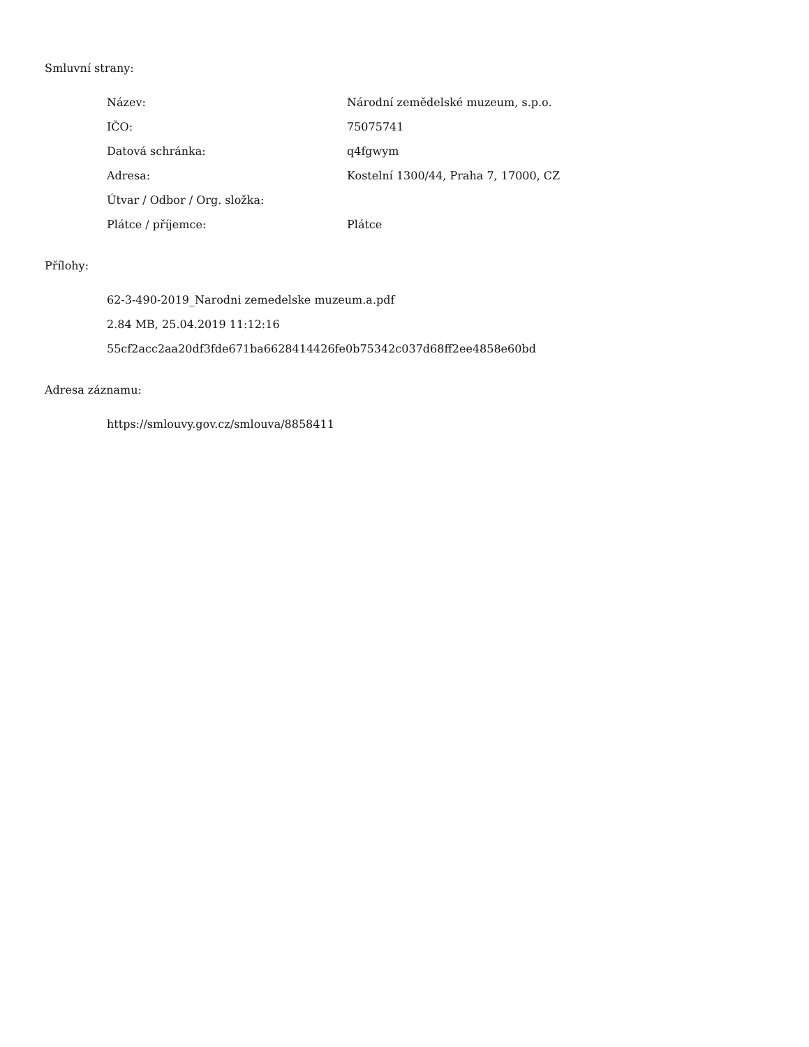Smluvní strany:
Název: Národní zemědelské muzeum, s.p.o.
IČO: 75075741
Datová schránka: q4fgwym
Adresa: Kostelní 1300/44, Praha 7, 17000, CZ
Útvar / Odbor / Org. složka:
Plátce / příjemce: Plátce
Přílohy:
62-3-490-2019_Narodni zemedelske muzeum.a.pdf
2.84 MB, 25.04.2019 11:12:16
55cf2acc2aa20df3fde671ba6628414426fe0b75342c037d68ff2ee4858e60bd
Adresa záznamu:
https://smlouvy.gov.cz/smlouva/8858411